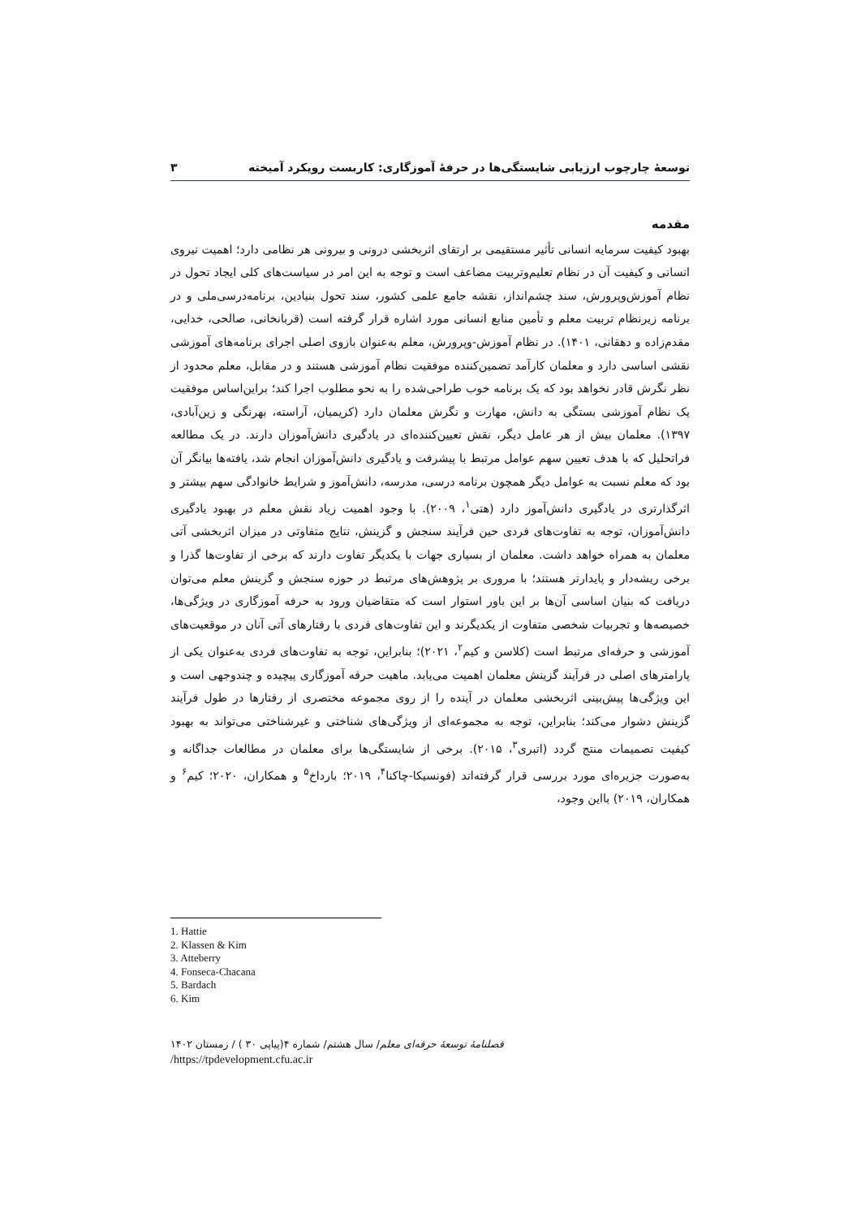توسعۀ چارچوب ارزیابی شایستگی‌ها در حرفۀ آموزگاری: کاربست رویکرد آمیخته ۳
مقدمه
بهبود کیفیت سرمایه انسانی تأثیر مستقیمی بر ارتقای اثربخشی درونی و بیرونی هر نظامی دارد؛ اهمیت نیروی انسانی و کیفیت آن در نظام تعلیم‌وتربیت مضاعف است و توجه به این امر در سیاست‌های کلی ایجاد تحول در نظام آموزش‌وپرورش، سند چشم‌انداز، نقشه جامع علمی کشور، سند تحول بنیادین، برنامه‌درسی‌ملی و در برنامه زیرنظام تربیت معلم و تأمین منابع انسانی مورد اشاره قرار گرفته است (قربانخانی، صالحی، خدایی، مقدم‌زاده و دهقانی، ۱۴۰۱). در نظام آموزش-وپرورش، معلم به‌عنوان بازوی اصلی اجرای برنامه‌های آموزشی نقشی اساسی دارد و معلمان کارآمد تضمین‌کننده موفقیت نظام آموزشی هستند و در مقابل، معلم محدود از نظر نگرش قادر نخواهد بود که یک برنامه خوب طراحی‌شده را به نحو مطلوب اجرا کند؛ براین‌اساس موفقیت یک نظام آموزشی بستگی به دانش، مهارت و نگرش معلمان دارد (کریمیان، آراسته، بهرنگی و زین‌آبادی، ۱۳۹۷). معلمان بیش از هر عامل دیگر، نقش تعیین‌کننده‌ای در یادگیری دانش‌آموزان دارند. در یک مطالعه فراتحلیل که با هدف تعیین سهم عوامل مرتبط با پیشرفت و یادگیری دانش‌آموزان انجام شد، یافته‌ها بیانگر آن بود که معلم نسبت به عوامل دیگر همچون برنامه درسی، مدرسه، دانش‌آموز و شرایط خانوادگی سهم بیشتر و اثرگذارتری در یادگیری دانش‌آموز دارد (هتی<sup>۱</sup>، ۲۰۰۹). با وجود اهمیت زیاد نقش معلم در بهبود یادگیری دانش‌آموزان، توجه به تفاوت‌های فردی حین فرآیند سنجش و گزینش، نتایج متفاوتی در میزان اثربخشی آتی معلمان به همراه خواهد داشت. معلمان از بسیاری جهات با یکدیگر تفاوت دارند که برخی از تفاوت‌ها گذرا و برخی ریشه‌دار و پایدارتر هستند؛ با مروری بر پژوهش‌های مرتبط در حوزه سنجش و گزینش معلم می‌توان دریافت که بنیان اساسی آن‌ها بر این باور استوار است که متقاضیان ورود به حرفه آموزگاری در ویژگی‌ها، خصیصه‌ها و تجربیات شخصی متفاوت از یکدیگرند و این تفاوت‌های فردی با رفتارهای آتی آنان در موقعیت‌های آموزشی و حرفه‌ای مرتبط است (کلاسن و کیم<sup>۲</sup>، ۲۰۲۱)؛ بنابراین، توجه به تفاوت‌های فردی به‌عنوان یکی از پارامترهای اصلی در فرآیند گزینش معلمان اهمیت می‌یابد. ماهیت حرفه آموزگاری پیچیده و چندوجهی است و این ویژگی‌ها پیش‌بینی اثربخشی معلمان در آینده را از روی مجموعه مختصری از رفتارها در طول فرآیند گزینش دشوار می‌کند؛ بنابراین، توجه به مجموعه‌ای از ویژگی‌های شناختی و غیرشناختی می‌تواند به بهبود کیفیت تصمیمات منتج گردد (اتبری<sup>۳</sup>، ۲۰۱۵). برخی از شایستگی‌ها برای معلمان در مطالعات جداگانه و به‌صورت جزیره‌ای مورد بررسی قرار گرفته‌اند (فونسیکا-چاکنا<sup>۴</sup>، ۲۰۱۹؛ بارداخ<sup>۵</sup> و همکاران، ۲۰۲۰؛ کیم<sup>۶</sup> و همکاران، ۲۰۱۹) بااین وجود،
1. Hattie
2. Klassen & Kim
3. Atteberry
4. Fonseca-Chacana
5. Bardach
6. Kim
فصلنامۀ توسعۀ حرفه‌ای معلم/ سال هشتم/ شماره ۴(پیاپی ۳۰ ) / زمستان ۱۴۰۲
/https://tpdevelopment.cfu.ac.ir